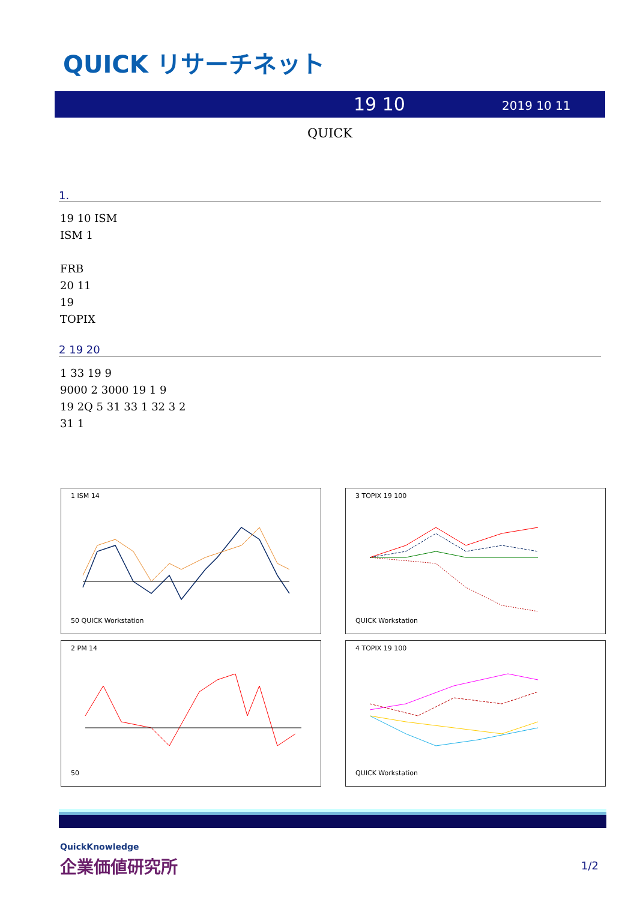QUICK リサーチネット
19 10 2019 10 11
QUICK
1.
19 10 ISM
ISM 1
FRB
20 11
19
TOPIX
2 19 20
1 33 19 9
9000 2 3000 19 1 9
19 2Q 5 31 33 1 32 3 2
31 1
1 ISM 14
50 QUICK Workstation
3 TOPIX 19 100
QUICK Workstation
2 PM 14
50
4 TOPIX 19 100
QUICK Workstation
QuickKnowledge
企業価値研究所
1/2